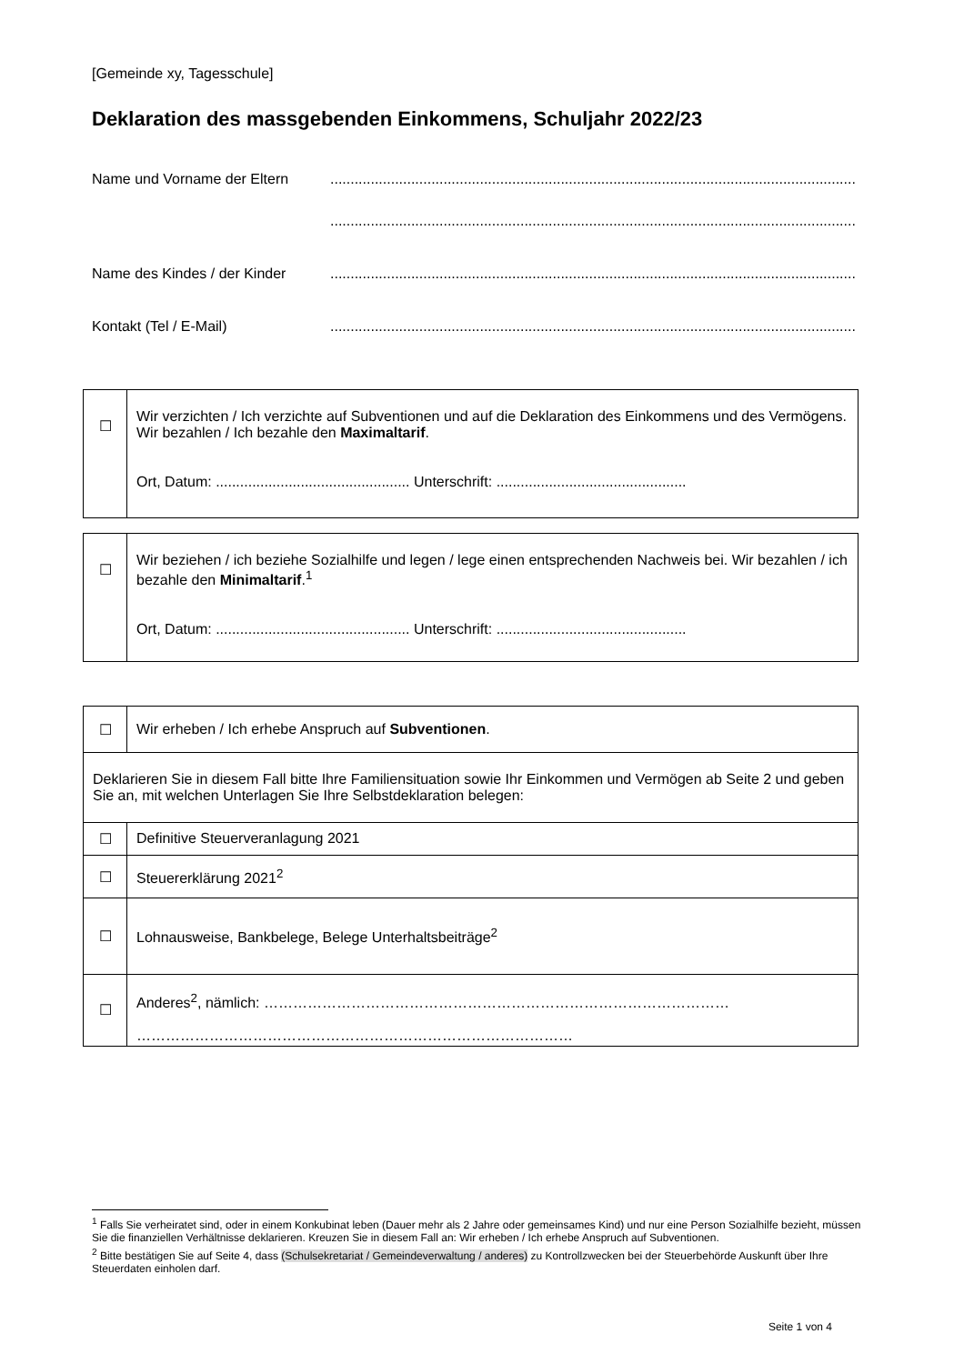[Gemeinde xy, Tagesschule]
Deklaration des massgebenden Einkommens, Schuljahr 2022/23
Name und Vorname der Eltern ..................................................................................................................................
..................................................................................................................................
Name des Kindes / der Kinder
..................................................................................................................................
Kontakt (Tel / E-Mail) ..................................................................................................................................
| ☐ | Wir verzichten / Ich verzichte auf Subventionen und auf die Deklaration des Einkommens und des Vermögens. Wir bezahlen / Ich bezahle den Maximaltarif . Ort, Datum: ................................................ Unterschrift: ............................................... |
| ☐ | Wir beziehen / ich beziehe Sozialhilfe und legen / lege einen entsprechenden Nachweis bei. Wir bezahlen / ich bezahle den Minimaltarif .<sup>1</sup> Ort, Datum: ................................................ Unterschrift: ............................................... |
| ☐ | Wir erheben / Ich erhebe Anspruch auf Subventionen . |
| Deklarieren Sie in diesem Fall bitte Ihre Familiensituation sowie Ihr Einkommen und Vermögen ab Seite 2 und geben Sie an, mit welchen Unterlagen Sie Ihre Selbstdeklaration belegen: | |
| ☐ | Definitive Steuerveranlagung 2021 |
| ☐ | Steuererklärung 2021<sup>2</sup> |
| ☐ | Lohnausweise, Bankbelege, Belege Unterhaltsbeiträge<sup>2</sup> |
| ☐ | Anderes<sup>2</sup>, nämlich: …………………………………………………………………………………… ……………………………………………………………………………… |
<sup>1</sup> Falls Sie verheiratet sind, oder in einem Konkubinat leben (Dauer mehr als 2 Jahre oder gemeinsames Kind) und nur eine Person Sozialhilfe bezieht, müssen Sie die finanziellen Verhältnisse deklarieren. Kreuzen Sie in diesem Fall an: Wir erheben / Ich erhebe Anspruch auf Subventionen.
<sup>2</sup> Bitte bestätigen Sie auf Seite 4, dass (Schulsekretariat / Gemeindeverwaltung / anderes) zu Kontrollzwecken bei der Steuerbehörde Auskunft über Ihre Steuerdaten einholen darf.
Seite 1 von 4